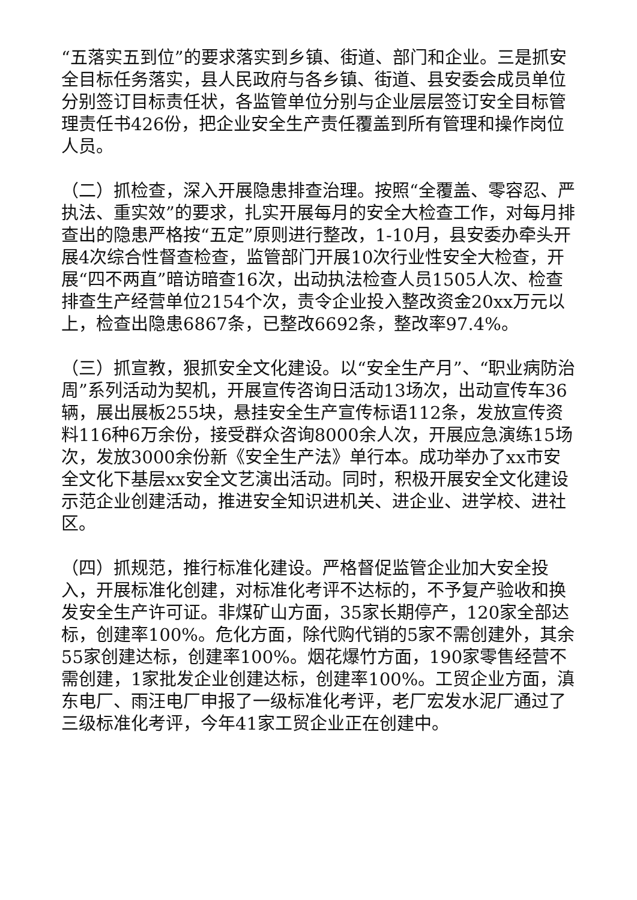“五落实五到位”的要求落实到乡镇、街道、部门和企业。三是抓安全目标任务落实，县人民政府与各乡镇、街道、县安委会成员单位分别签订目标责任状，各监管单位分别与企业层层签订安全目标管理责任书426份，把企业安全生产责任覆盖到所有管理和操作岗位人员。
（二）抓检查，深入开展隐患排查治理。按照“全覆盖、零容忍、严执法、重实效”的要求，扎实开展每月的安全大检查工作，对每月排查出的隐患严格按“五定”原则进行整改，1-10月，县安委办牵头开展4次综合性督查检查，监管部门开展10次行业性安全大检查，开展“四不两直”暗访暗查16次，出动执法检查人员1505人次、检查排查生产经营单位2154个次，责令企业投入整改资金20xx万元以上，检查出隐患6867条，已整改6692条，整改率97.4%。
（三）抓宣教，狠抓安全文化建设。以“安全生产月”、“职业病防治周”系列活动为契机，开展宣传咨询日活动13场次，出动宣传车36辆，展出展板255块，悬挂安全生产宣传标语112条，发放宣传资料116种6万余份，接受群众咨询8000余人次，开展应急演练15场次，发放3000余份新《安全生产法》单行本。成功举办了xx市安全文化下基层xx安全文艺演出活动。同时，积极开展安全文化建设示范企业创建活动，推进安全知识进机关、进企业、进学校、进社区。
（四）抓规范，推行标准化建设。严格督促监管企业加大安全投入，开展标准化创建，对标准化考评不达标的，不予复产验收和换发安全生产许可证。非煤矿山方面，35家长期停产，120家全部达标，创建率100%。危化方面，除代购代销的5家不需创建外，其余55家创建达标，创建率100%。烟花爆竹方面，190家零售经营不需创建，1家批发企业创建达标，创建率100%。工贸企业方面，滇东电厂、雨汪电厂申报了一级标准化考评，老厂宏发水泥厂通过了三级标准化考评，今年41家工贸企业正在创建中。